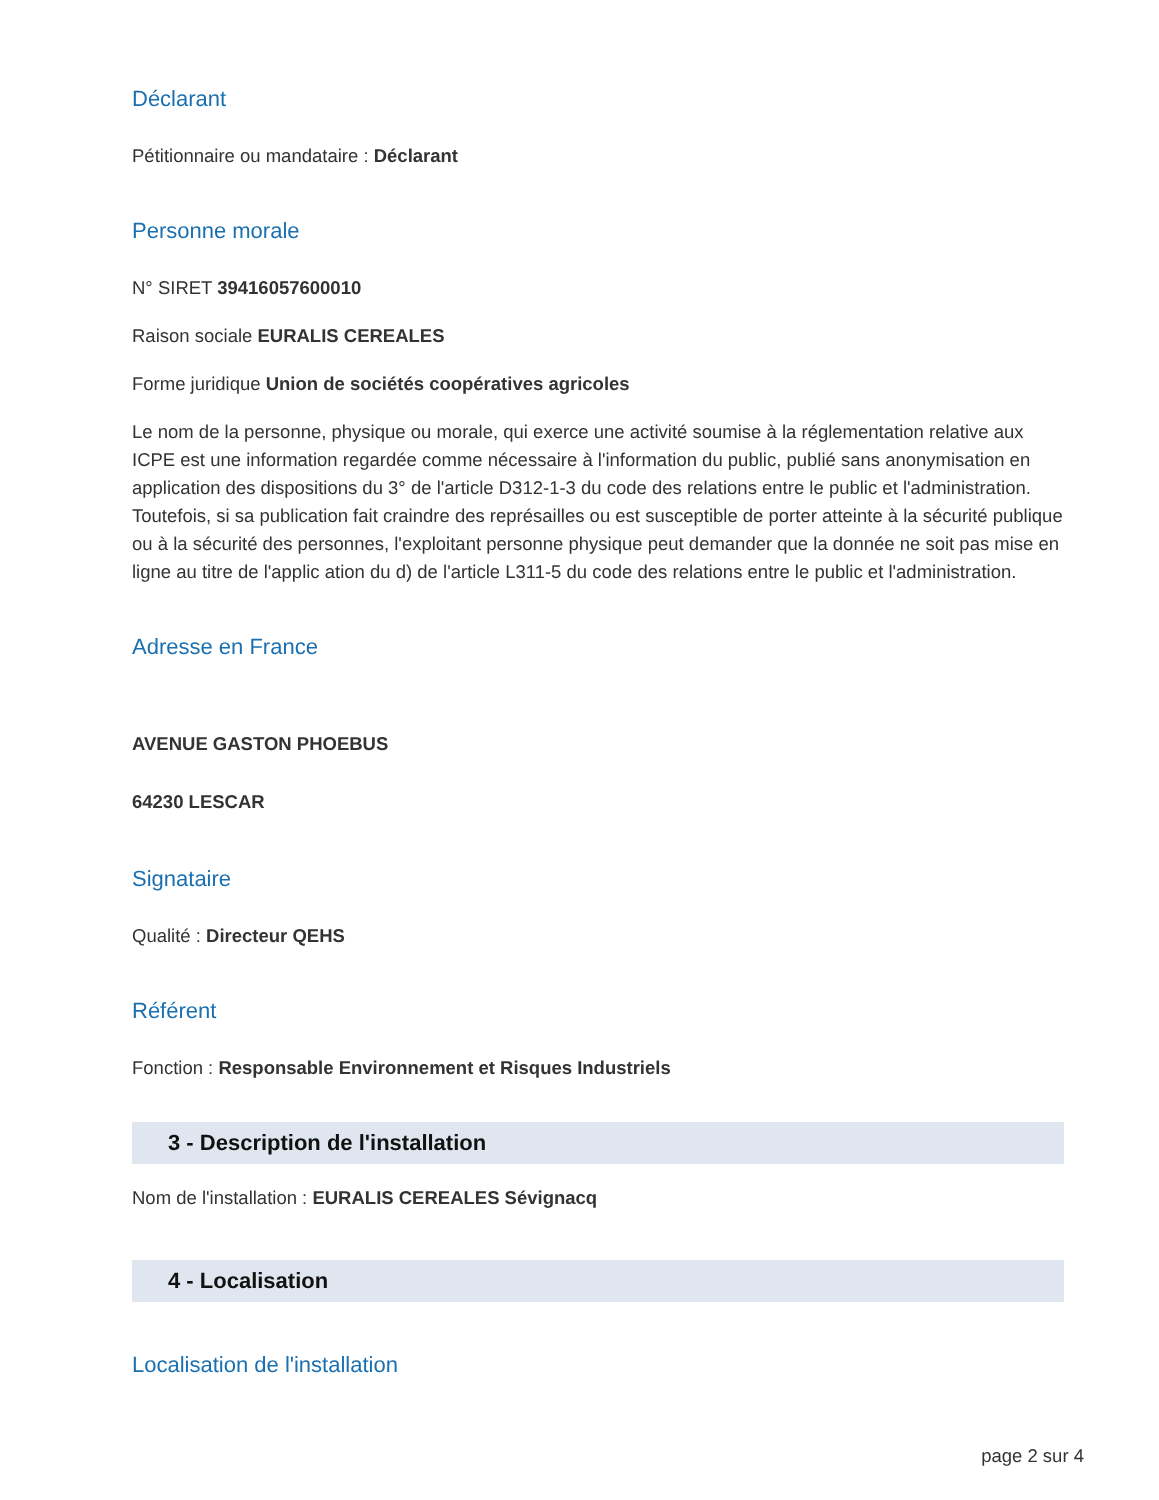Déclarant
Pétitionnaire ou mandataire : Déclarant
Personne morale
N° SIRET 39416057600010
Raison sociale EURALIS CEREALES
Forme juridique Union de sociétés coopératives agricoles
Le nom de la personne, physique ou morale, qui exerce une activité soumise à la réglementation relative aux ICPE est une information regardée comme nécessaire à l'information du public, publié sans anonymisation en application des dispositions du 3° de l'article D312-1-3 du code des relations entre le public et l'administration.
Toutefois, si sa publication fait craindre des représailles ou est susceptible de porter atteinte à la sécurité publique ou à la sécurité des personnes, l'exploitant personne physique peut demander que la donnée ne soit pas mise en ligne au titre de l'applic ation du d) de l'article L311-5 du code des relations entre le public et l'administration.
Adresse en France
AVENUE GASTON PHOEBUS
64230 LESCAR
Signataire
Qualité : Directeur QEHS
Référent
Fonction : Responsable Environnement et Risques Industriels
3 - Description de l'installation
Nom de l'installation : EURALIS CEREALES Sévignacq
4 - Localisation
Localisation de l'installation
page 2 sur 4